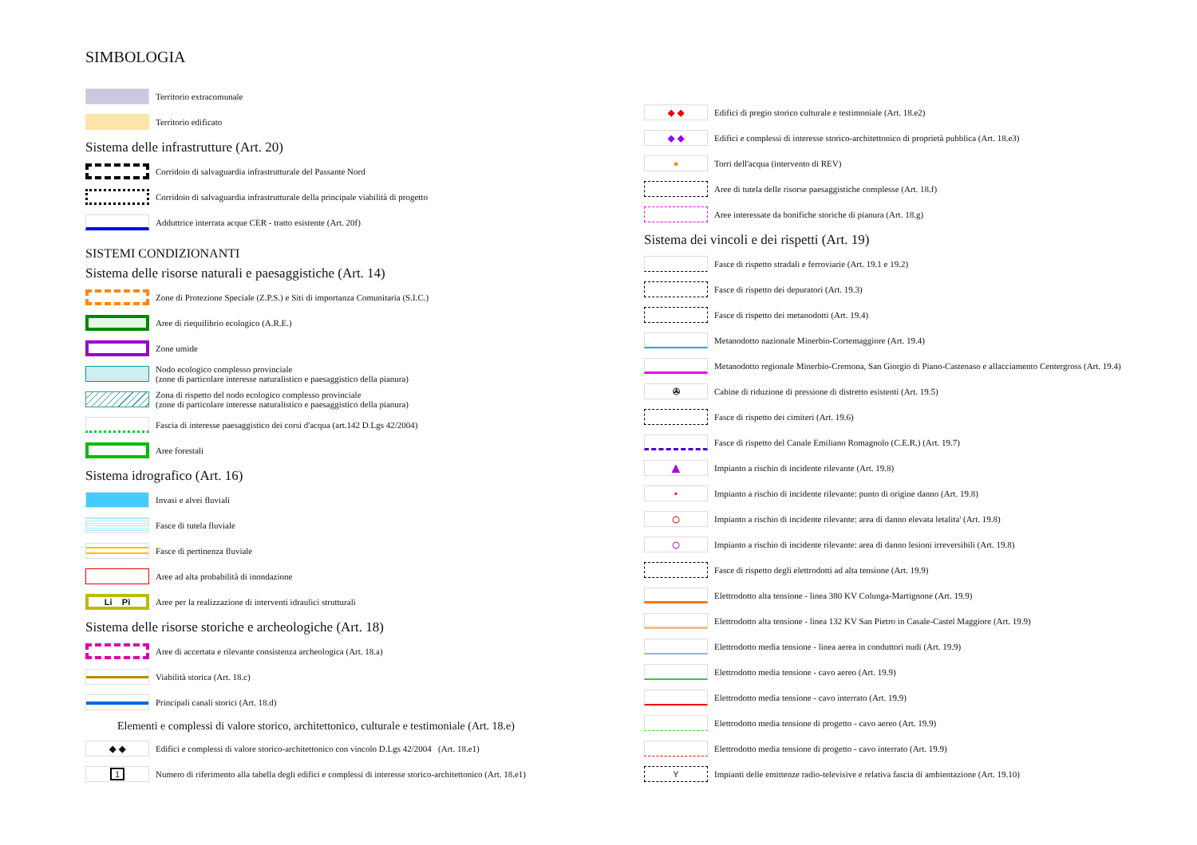SIMBOLOGIA
Territorio extracomunale
Territorio edificato
Sistema delle infrastrutture (Art. 20)
Corridoio di salvaguardia infrastrutturale del Passante Nord
Corridoio di salvaguardia infrastrutturale della principale viabilità di progetto
Adduttrice interrata acque CER - tratto esistente (Art. 20f)
SISTEMI CONDIZIONANTI
Sistema delle risorse naturali e paesaggistiche (Art. 14)
Zone di Protezione Speciale (Z.P.S.) e Siti di importanza Comunitaria (S.I.C.)
Aree di riequilibrio ecologico (A.R.E.)
Zone umide
Nodo ecologico complesso provinciale
(zone di particolare interesse naturalistico e paesaggistico della pianura)
Zona di rispetto del nodo ecologico complesso provinciale
(zone di particolare interesse naturalistico e paesaggistico della pianura)
Fascia di interesse paesaggistico dei corsi d'acqua (art.142 D.Lgs 42/2004)
Aree forestali
Sistema idrografico (Art. 16)
Invasi e alvei fluviali
Fasce di tutela fluviale
Fasce di pertinenza fluviale
Aree ad alta probabilità di inondazione
Li Pi
Aree per la realizzazione di interventi idraulici strutturali
Sistema delle risorse storiche e archeologiche (Art. 18)
Aree di accertata e rilevante consistenza archeologica (Art. 18.a)
Viabilità storica (Art. 18.c)
Principali canali storici (Art. 18.d)
Elementi e complessi di valore storico, architettonico, culturale e testimoniale (Art. 18.e)
◆ ◆
Edifici e complessi di valore storico-architettonico con vincolo D.Lgs 42/2004 (Art. 18.e1)
1
Numero di riferimento alla tabella degli edifici e complessi di interesse storico-architettonico (Art. 18.e1)
◆ ◆
Edifici di pregio storico culturale e testimoniale (Art. 18.e2)
◆ ◆
Edifici e complessi di interesse storico-architettonico di proprietà pubblica (Art. 18.e3)
●
Torri dell'acqua (intervento di REV)
Aree di tutela delle risorse paesaggistiche complesse (Art. 18.f)
Aree interessate da bonifiche storiche di pianura (Art. 18.g)
Sistema dei vincoli e dei rispetti (Art. 19)
Fasce di rispetto stradali e ferroviarie (Art. 19.1 e 19.2)
Fasce di rispetto dei depuratori (Art. 19.3)
Fasce di rispetto dei metanodotti (Art. 19.4)
Metanodotto nazionale Minerbio-Cortemaggiore (Art. 19.4)
Metanodotto regionale Minerbio-Cremona, San Giorgio di Piano-Castenaso e allacciamento Centergross (Art. 19.4)
✇
Cabine di riduzione di pressione di distretto esistenti (Art. 19.5)
Fasce di rispetto dei cimiteri (Art. 19.6)
Fasce di rispetto del Canale Emiliano Romagnolo (C.E.R.) (Art. 19.7)
▲
Impianto a rischio di incidente rilevante (Art. 19.8)
•
Impianto a rischio di incidente rilevante: punto di origine danno (Art. 19.8)
○
Impianto a rischio di incidente rilevante: area di danno elevata letalita' (Art. 19.8)
○
Impianto a rischio di incidente rilevante: area di danno lesioni irreversibili (Art. 19.8)
Fasce di rispetto degli elettrodotti ad alta tensione (Art. 19.9)
Elettrodotto alta tensione - linea 380 KV Colunga-Martignone (Art. 19.9)
Elettrodotto alta tensione - linea 132 KV San Pietro in Casale-Castel Maggiore (Art. 19.9)
Elettrodotto media tensione - linea aerea in conduttori nudi (Art. 19.9)
Elettrodotto media tensione - cavo aereo (Art. 19.9)
Elettrodotto media tensione - cavo interrato (Art. 19.9)
Elettrodotto media tensione di progetto - cavo aereo (Art. 19.9)
Elettrodotto media tensione di progetto - cavo interrato (Art. 19.9)
Y
Impianti delle emittenze radio-televisive e relativa fascia di ambientazione (Art. 19.10)